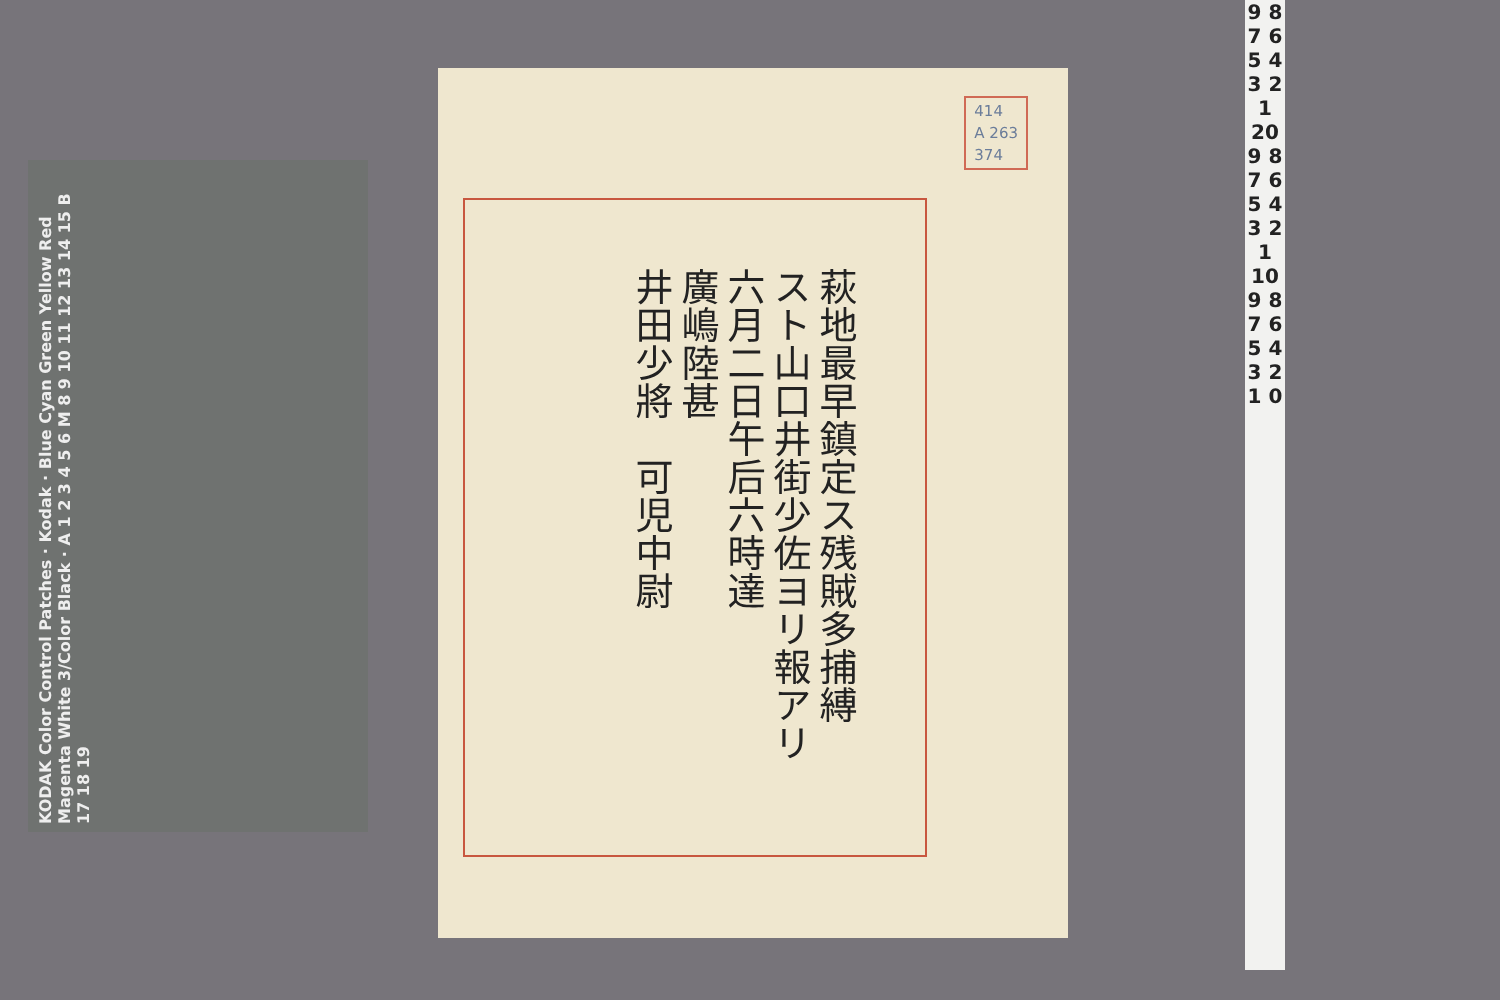KODAK Color Control Patches · Kodak · Blue Cyan Green Yellow Red Magenta White 3/Color Black · A 1 2 3 4 5 6 M 8 9 10 11 12 13 14 15 B 17 18 19
414
A 263
374
萩地最早鎮定ス残賊多捕縛
スト山口井街少佐ヨリ報アリ
六月二日午后六時達
廣嶋陸甚
井田少將　可児中尉
9 8 7 6 5 4 3 2 1 20 9 8 7 6 5 4 3 2 1 10 9 8 7 6 5 4 3 2 1 0